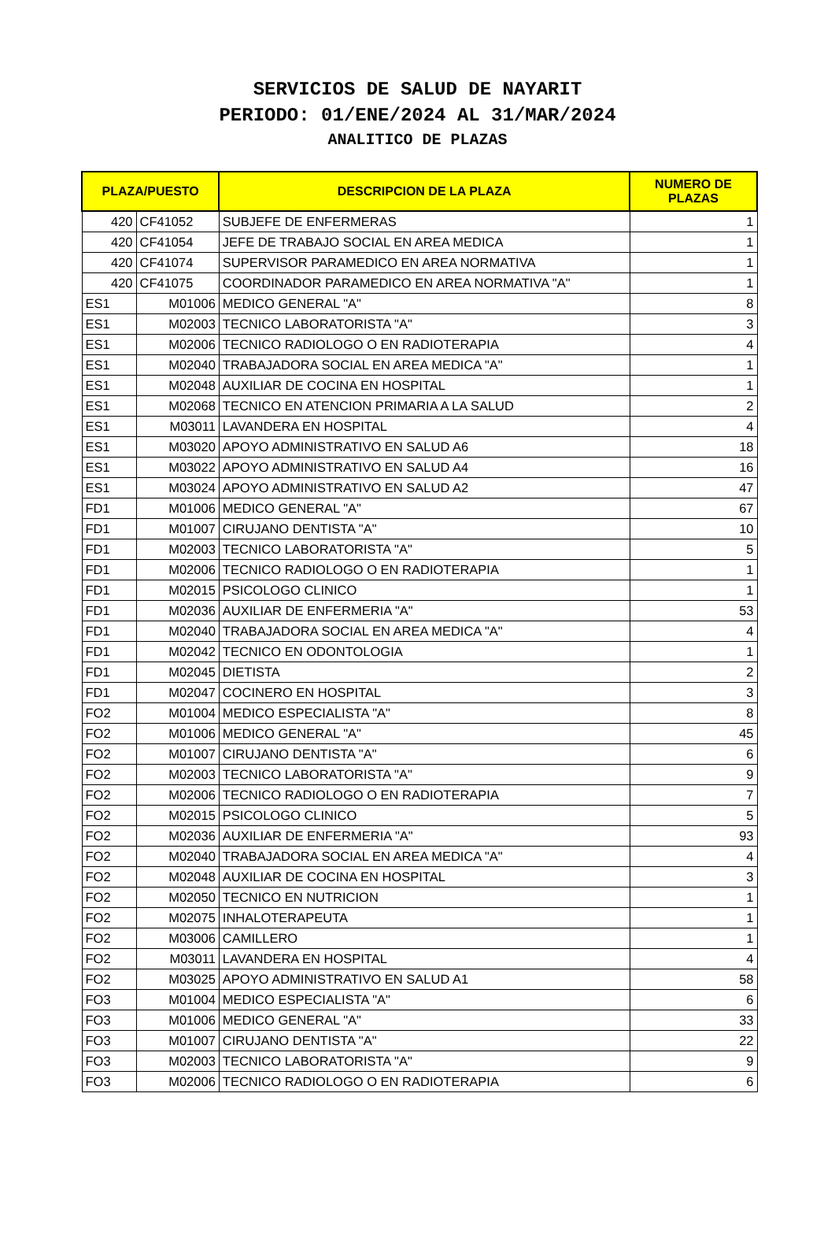SERVICIOS DE SALUD DE NAYARIT
PERIODO: 01/ENE/2024 AL 31/MAR/2024
ANALITICO DE PLAZAS
| PLAZA/PUESTO | | DESCRIPCION DE LA PLAZA | NUMERO DE PLAZAS |
| --- | --- | --- | --- |
| 420 | CF41052 | SUBJEFE DE ENFERMERAS | 1 |
| 420 | CF41054 | JEFE DE TRABAJO SOCIAL EN AREA MEDICA | 1 |
| 420 | CF41074 | SUPERVISOR PARAMEDICO EN AREA NORMATIVA | 1 |
| 420 | CF41075 | COORDINADOR PARAMEDICO EN AREA NORMATIVA "A" | 1 |
| ES1 | M01006 | MEDICO GENERAL "A" | 8 |
| ES1 | M02003 | TECNICO LABORATORISTA "A" | 3 |
| ES1 | M02006 | TECNICO RADIOLOGO O EN RADIOTERAPIA | 4 |
| ES1 | M02040 | TRABAJADORA SOCIAL EN AREA MEDICA "A" | 1 |
| ES1 | M02048 | AUXILIAR DE COCINA EN HOSPITAL | 1 |
| ES1 | M02068 | TECNICO EN ATENCION PRIMARIA A LA SALUD | 2 |
| ES1 | M03011 | LAVANDERA EN HOSPITAL | 4 |
| ES1 | M03020 | APOYO ADMINISTRATIVO EN SALUD A6 | 18 |
| ES1 | M03022 | APOYO ADMINISTRATIVO EN SALUD A4 | 16 |
| ES1 | M03024 | APOYO ADMINISTRATIVO EN SALUD A2 | 47 |
| FD1 | M01006 | MEDICO GENERAL "A" | 67 |
| FD1 | M01007 | CIRUJANO DENTISTA "A" | 10 |
| FD1 | M02003 | TECNICO LABORATORISTA "A" | 5 |
| FD1 | M02006 | TECNICO RADIOLOGO O EN RADIOTERAPIA | 1 |
| FD1 | M02015 | PSICOLOGO CLINICO | 1 |
| FD1 | M02036 | AUXILIAR DE ENFERMERIA "A" | 53 |
| FD1 | M02040 | TRABAJADORA SOCIAL EN AREA MEDICA "A" | 4 |
| FD1 | M02042 | TECNICO EN ODONTOLOGIA | 1 |
| FD1 | M02045 | DIETISTA | 2 |
| FD1 | M02047 | COCINERO EN HOSPITAL | 3 |
| FO2 | M01004 | MEDICO ESPECIALISTA "A" | 8 |
| FO2 | M01006 | MEDICO GENERAL "A" | 45 |
| FO2 | M01007 | CIRUJANO DENTISTA "A" | 6 |
| FO2 | M02003 | TECNICO LABORATORISTA "A" | 9 |
| FO2 | M02006 | TECNICO RADIOLOGO O EN RADIOTERAPIA | 7 |
| FO2 | M02015 | PSICOLOGO CLINICO | 5 |
| FO2 | M02036 | AUXILIAR DE ENFERMERIA "A" | 93 |
| FO2 | M02040 | TRABAJADORA SOCIAL EN AREA MEDICA "A" | 4 |
| FO2 | M02048 | AUXILIAR DE COCINA EN HOSPITAL | 3 |
| FO2 | M02050 | TECNICO EN NUTRICION | 1 |
| FO2 | M02075 | INHALOTERAPEUTA | 1 |
| FO2 | M03006 | CAMILLERO | 1 |
| FO2 | M03011 | LAVANDERA EN HOSPITAL | 4 |
| FO2 | M03025 | APOYO ADMINISTRATIVO EN SALUD A1 | 58 |
| FO3 | M01004 | MEDICO ESPECIALISTA "A" | 6 |
| FO3 | M01006 | MEDICO GENERAL "A" | 33 |
| FO3 | M01007 | CIRUJANO DENTISTA "A" | 22 |
| FO3 | M02003 | TECNICO LABORATORISTA "A" | 9 |
| FO3 | M02006 | TECNICO RADIOLOGO O EN RADIOTERAPIA | 6 |